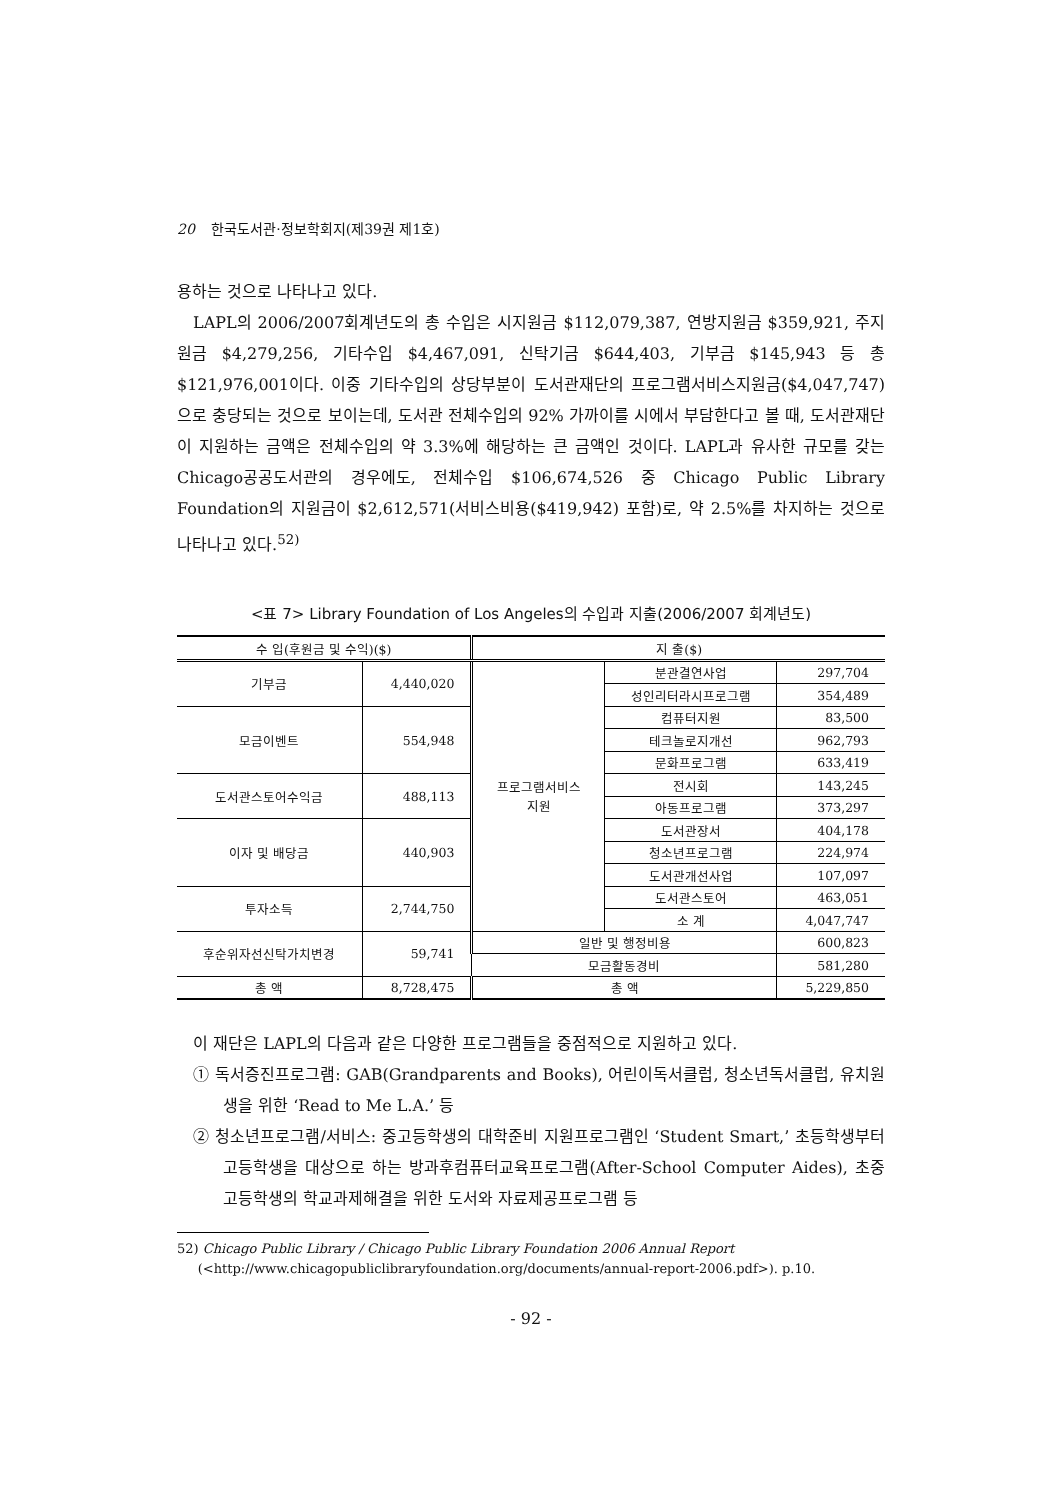20 한국도서관·정보학회지(제39권 제1호)
용하는 것으로 나타나고 있다.
LAPL의 2006/2007회계년도의 총 수입은 시지원금 $112,079,387, 연방지원금 $359,921, 주지원금 $4,279,256, 기타수입 $4,467,091, 신탁기금 $644,403, 기부금 $145,943 등 총 $121,976,001이다. 이중 기타수입의 상당부분이 도서관재단의 프로그램서비스지원금($4,047,747)으로 충당되는 것으로 보이는데, 도서관 전체수입의 92% 가까이를 시에서 부담한다고 볼 때, 도서관재단이 지원하는 금액은 전체수입의 약 3.3%에 해당하는 큰 금액인 것이다. LAPL과 유사한 규모를 갖는 Chicago공공도서관의 경우에도, 전체수입 $106,674,526 중 Chicago Public Library Foundation의 지원금이 $2,612,571(서비스비용($419,942) 포함)로, 약 2.5%를 차지하는 것으로 나타나고 있다.<sup>52)</sup>
<표 7> Library Foundation of Los Angeles의 수입과 지출(2006/2007 회계년도)
| 수 입(후원금 및 수익)($) | | 지 출($) | | |
| --- | --- | --- | --- | --- |
| 기부금 | 4,440,020 | 프로그램서비스 지원 | 분관결연사업 | 297,704 |
| | | | 성인리터라시프로그램 | 354,489 |
| 모금이벤트 | 554,948 | | 컴퓨터지원 | 83,500 |
| | | | 테크놀로지개선 | 962,793 |
| | | | 문화프로그램 | 633,419 |
| 도서관스토어수익금 | 488,113 | | 전시회 | 143,245 |
| | | | 아동프로그램 | 373,297 |
| 이자 및 배당금 | 440,903 | | 도서관장서 | 404,178 |
| | | | 청소년프로그램 | 224,974 |
| | | | 도서관개선사업 | 107,097 |
| 투자소득 | 2,744,750 | | 도서관스토어 | 463,051 |
| | | | 소 계 | 4,047,747 |
| 후순위자선신탁가치변경 | 59,741 | 일반 및 행정비용 | | 600,823 |
| | | 모금활동경비 | | 581,280 |
| 총 액 | 8,728,475 | 총 액 | | 5,229,850 |
이 재단은 LAPL의 다음과 같은 다양한 프로그램들을 중점적으로 지원하고 있다.
① 독서증진프로그램: GAB(Grandparents and Books), 어린이독서클럽, 청소년독서클럽, 유치원생을 위한 ‘Read to Me L.A.’ 등
② 청소년프로그램/서비스: 중고등학생의 대학준비 지원프로그램인 ‘Student Smart,’ 초등학생부터 고등학생을 대상으로 하는 방과후컴퓨터교육프로그램(After-School Computer Aides), 초중고등학생의 학교과제해결을 위한 도서와 자료제공프로그램 등
52) Chicago Public Library / Chicago Public Library Foundation 2006 Annual Report
(<http://www.chicagopubliclibraryfoundation.org/documents/annual-report-2006.pdf>). p.10.
- 92 -